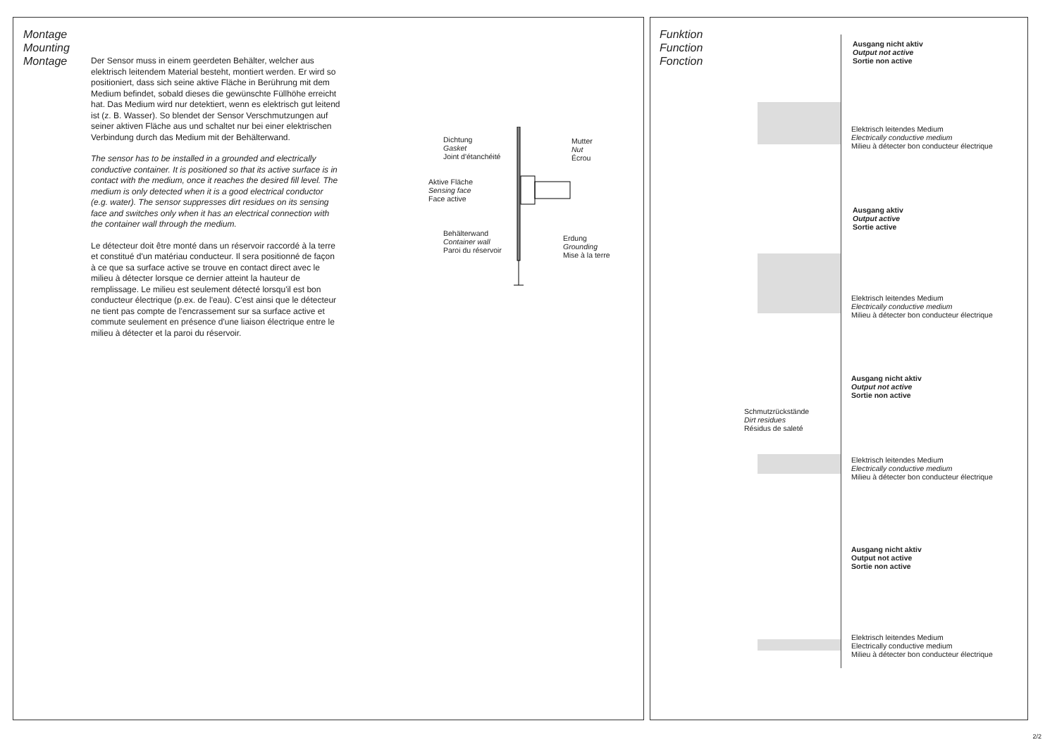Montage
Mounting
Montage
Der Sensor muss in einem geerdeten Behälter, welcher aus elektrisch leitendem Material besteht, montiert werden. Er wird so positioniert, dass sich seine aktive Fläche in Berührung mit dem Medium befindet, sobald dieses die gewünschte Füllhöhe erreicht hat. Das Medium wird nur detektiert, wenn es elektrisch gut leitend ist (z. B. Wasser). So blendet der Sensor Verschmutzungen auf seiner aktiven Fläche aus und schaltet nur bei einer elektrischen Verbindung durch das Medium mit der Behälterwand.
The sensor has to be installed in a grounded and electrically conductive container. It is positioned so that its active surface is in contact with the medium, once it reaches the desired fill level. The medium is only detected when it is a good electrical conductor (e.g. water). The sensor suppresses dirt residues on its sensing face and switches only when it has an electrical connection with the container wall through the medium.
Le détecteur doit être monté dans un réservoir raccordé à la terre et constitué d'un matériau conducteur. Il sera positionné de façon à ce que sa surface active se trouve en contact direct avec le milieu à détecter lorsque ce dernier atteint la hauteur de remplissage. Le milieu est seulement détecté lorsqu'il est bon conducteur électrique (p.ex. de l'eau). C'est ainsi que le détecteur ne tient pas compte de l'encrassement sur sa surface active et commute seulement en présence d'une liaison électrique entre le milieu à détecter et la paroi du réservoir.
Dichtung
Gasket
Joint d'étanchéité
Mutter
Nut
Écrou
Aktive Fläche
Sensing face
Face active
Behälterwand
Container wall
Paroi du réservoir
Erdung
Grounding
Mise à la terre
Funktion
Function
Fonction
Ausgang nicht aktiv
Output not active
Sortie non active
Elektrisch leitendes Medium
Electrically conductive medium
Milieu à détecter bon conducteur électrique
Ausgang aktiv
Output active
Sortie active
Elektrisch leitendes Medium
Electrically conductive medium
Milieu à détecter bon conducteur électrique
Ausgang nicht aktiv
Output not active
Sortie non active
Schmutzrückstände
Dirt residues
Résidus de saleté
Elektrisch leitendes Medium
Electrically conductive medium
Milieu à détecter bon conducteur électrique
Ausgang nicht aktiv
Output not active
Sortie non active
Elektrisch leitendes Medium
Electrically conductive medium
Milieu à détecter bon conducteur électrique
2/2